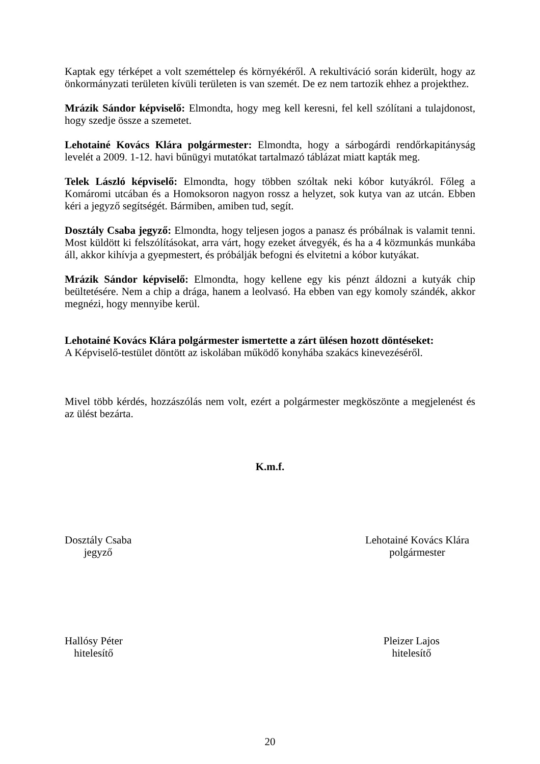Kaptak egy térképet a volt szeméttelep és környékéről. A rekultiváció során kiderült, hogy az önkormányzati területen kívüli területen is van szemét. De ez nem tartozik ehhez a projekthez.
Mrázik Sándor képviselő: Elmondta, hogy meg kell keresni, fel kell szólítani a tulajdonost, hogy szedje össze a szemetet.
Lehotainé Kovács Klára polgármester: Elmondta, hogy a sárbogárdi rendőrkapitányság levelét a 2009. 1-12. havi bűnügyi mutatókat tartalmazó táblázat miatt kapták meg.
Telek László képviselő: Elmondta, hogy többen szóltak neki kóbor kutyákról. Főleg a Komáromi utcában és a Homoksoron nagyon rossz a helyzet, sok kutya van az utcán. Ebben kéri a jegyző segítségét. Bármiben, amiben tud, segít.
Dosztály Csaba jegyző: Elmondta, hogy teljesen jogos a panasz és próbálnak is valamit tenni. Most küldött ki felszólításokat, arra várt, hogy ezeket átvegyék, és ha a 4 közmunkás munkába áll, akkor kihívja a gyepmestert, és próbálják befogni és elvitetni a kóbor kutyákat.
Mrázik Sándor képviselő: Elmondta, hogy kellene egy kis pénzt áldozni a kutyák chip beültetésére. Nem a chip a drága, hanem a leolvasó. Ha ebben van egy komoly szándék, akkor megnézi, hogy mennyibe kerül.
Lehotainé Kovács Klára polgármester ismertette a zárt ülésen hozott döntéseket:
A Képviselő-testület döntött az iskolában működő konyhába szakács kinevezéséről.
Mivel több kérdés, hozzászólás nem volt, ezért a polgármester megköszönte a megjelenést és az ülést bezárta.
K.m.f.
Dosztály Csaba
jegyző
Lehotainé Kovács Klára
polgármester
Hallósy Péter
hitelesítő
Pleizer Lajos
hitelesítő
20